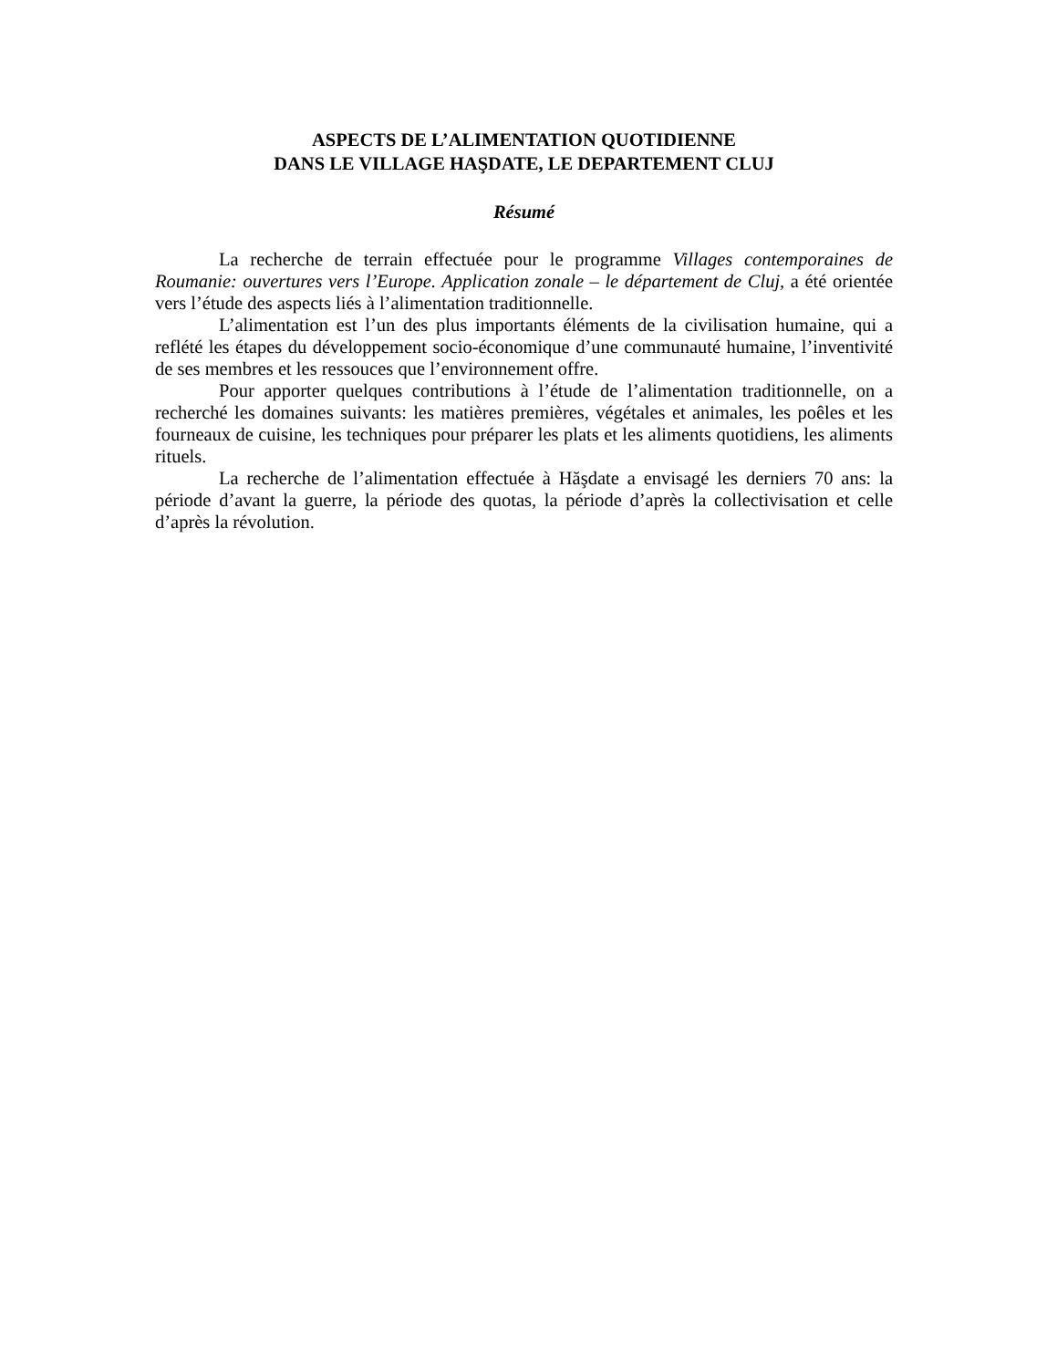ASPECTS DE L’ALIMENTATION QUOTIDIENNE
DANS LE VILLAGE HAŞDATE, LE DEPARTEMENT CLUJ
Résumé
La recherche de terrain effectuée pour le programme Villages contemporaines de Roumanie: ouvertures vers l’Europe. Application zonale – le département de Cluj, a été orientée vers l’étude des aspects liés à l’alimentation traditionnelle.
L’alimentation est l’un des plus importants éléments de la civilisation humaine, qui a reflété les étapes du développement socio-économique d’une communauté humaine, l’inventivité de ses membres et les ressouces que l’environnement offre.
Pour apporter quelques contributions à l’étude de l’alimentation traditionnelle, on a recherché les domaines suivants: les matières premières, végétales et animales, les poêles et les fourneaux de cuisine, les techniques pour préparer les plats et les aliments quotidiens, les aliments rituels.
La recherche de l’alimentation effectuée à Hăşdate a envisagé les derniers 70 ans: la période d’avant la guerre, la période des quotas, la période d’après la collectivisation et celle d’après la révolution.